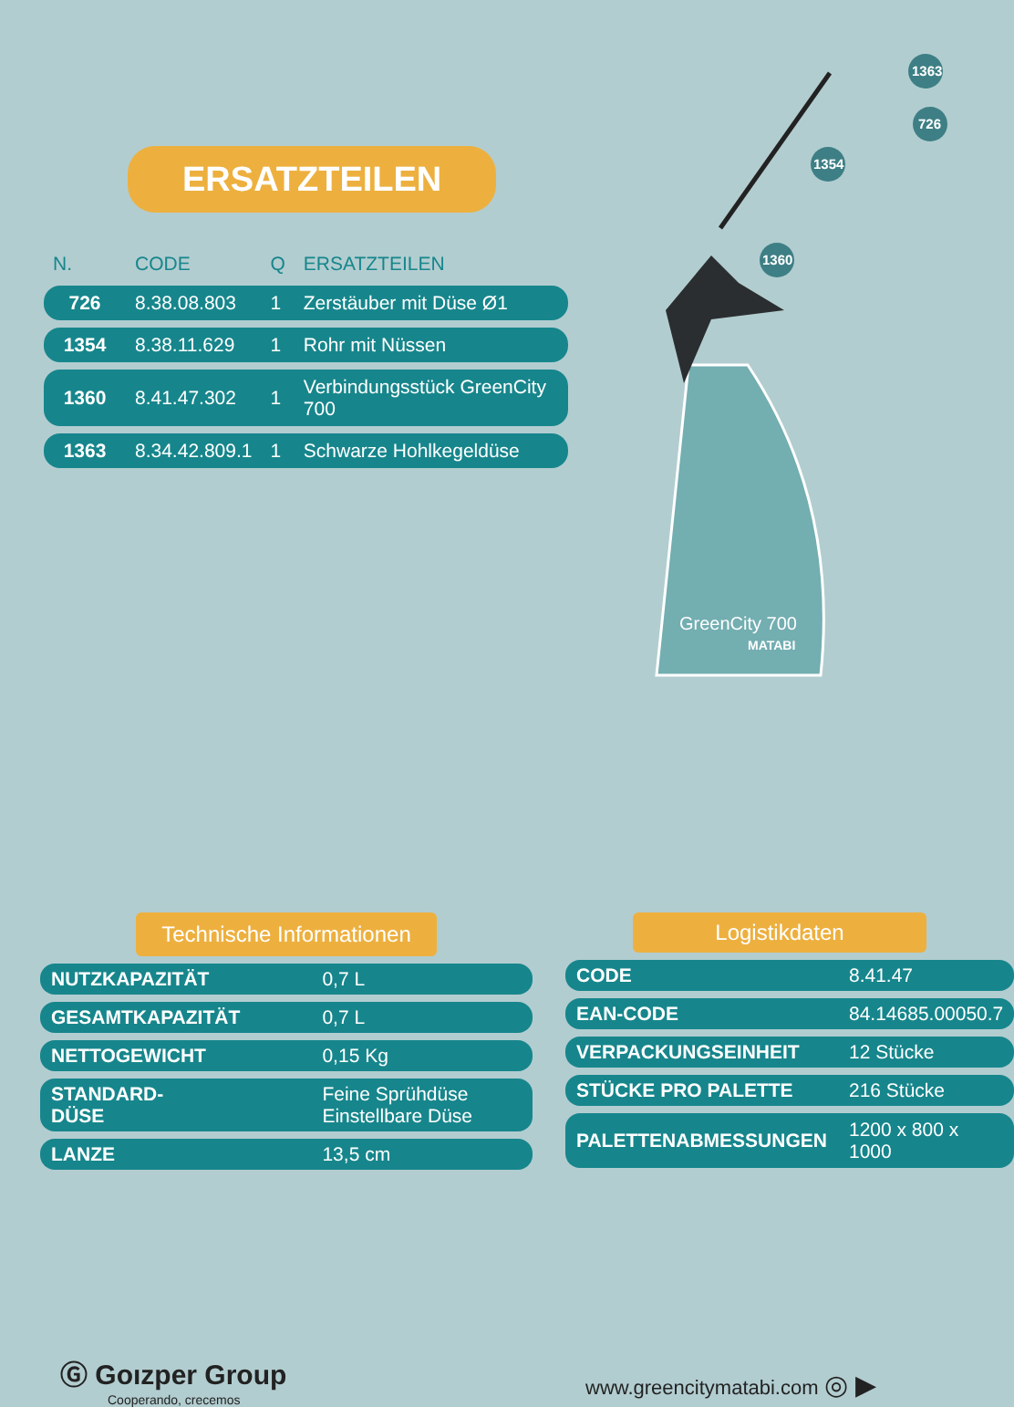ERSATZTEILEN
| N. | CODE | Q | ERSATZTEILEN |
| --- | --- | --- | --- |
| 726 | 8.38.08.803 | 1 | Zerstäuber mit Düse Ø1 |
| 1354 | 8.38.11.629 | 1 | Rohr mit Nüssen |
| 1360 | 8.41.47.302 | 1 | Verbindungsstück GreenCity 700 |
| 1363 | 8.34.42.809.1 | 1 | Schwarze Hohlkegeldüse |
GreenCity 700
MATABI
1363
726
1354
1360
Technische Informationen
| NUTZKAPAZITÄT | 0,7 L |
| GESAMTKAPAZITÄT | 0,7 L |
| NETTOGEWICHT | 0,15 Kg |
| STANDARD- DÜSE | Feine Sprühdüse Einstellbare Düse |
| LANZE | 13,5 cm |
Logistikdaten
| CODE | 8.41.47 |
| EAN-CODE | 84.14685.00050.7 |
| VERPACKUNGSEINHEIT | 12 Stücke |
| STÜCKE PRO PALETTE | 216 Stücke |
| PALETTENABMESSUNGEN | 1200 x 800 x 1000 |
Ⓖ Goızper Group
Cooperando, crecemos
www.greencitymatabi.com ◎ ▶